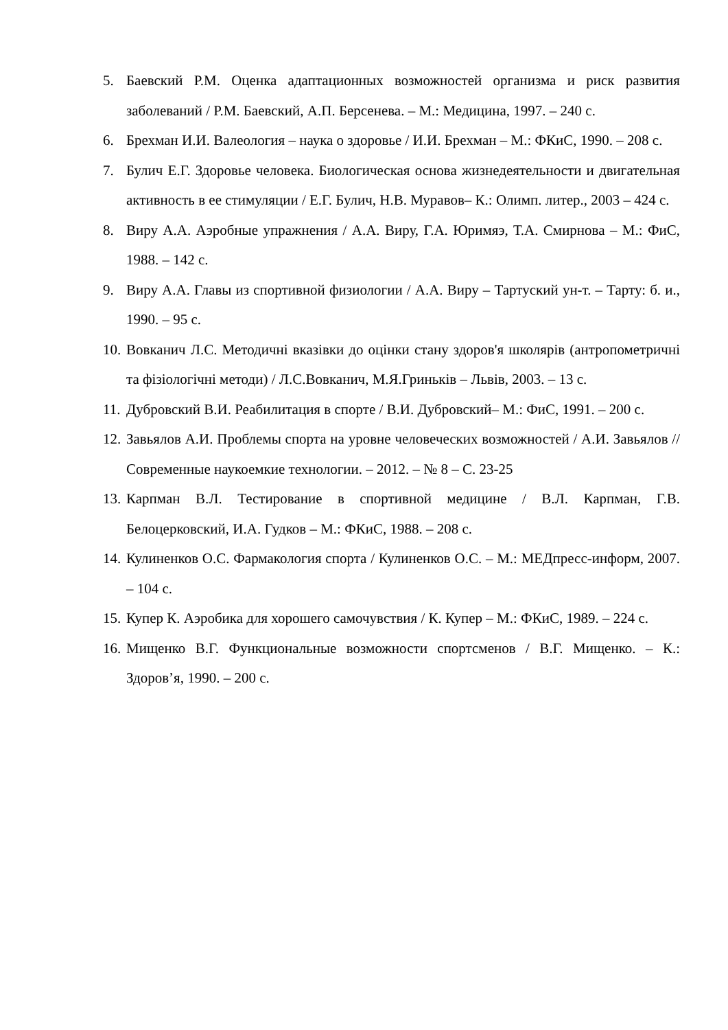5. Баевский Р.М. Оценка адаптационных возможностей организма и риск развития заболеваний / Р.М. Баевский, А.П. Берсенева. – М.: Медицина, 1997. – 240 с.
6. Брехман И.И. Валеология – наука о здоровье / И.И. Брехман – М.: ФКиС, 1990. – 208 с.
7. Булич Е.Г. Здоровье человека. Биологическая основа жизнедеятельности и двигательная активность в ее стимуляции / Е.Г. Булич, Н.В. Муравов– К.: Олимп. литер., 2003 – 424 с.
8. Виру А.А. Аэробные упражнения / А.А. Виру, Г.А. Юримяэ, Т.А. Смирнова – М.: ФиС, 1988. – 142 с.
9. Виру А.А. Главы из спортивной физиологии / А.А. Виру – Тартуский ун-т. – Тарту: б. и., 1990. – 95 с.
10. Вовканич Л.С. Методичні вказівки до оцінки стану здоров'я школярів (антропометричні та фізіологічні методи) / Л.С.Вовканич, М.Я.Гриньків – Львів, 2003. – 13 с.
11. Дубровский В.И. Реабилитация в спорте / В.И. Дубровский– М.: ФиС, 1991. – 200 с.
12. Завьялов А.И. Проблемы спорта на уровне человеческих возможностей / А.И. Завьялов // Современные наукоемкие технологии. – 2012. – № 8 – С. 23-25
13. Карпман В.Л. Тестирование в спортивной медицине / В.Л. Карпман, Г.В. Белоцерковский, И.А. Гудков – М.: ФКиС, 1988. – 208 с.
14. Кулиненков О.С. Фармакология спорта / Кулиненков О.С. – М.: МЕДпресс-информ, 2007. – 104 с.
15. Купер К. Аэробика для хорошего самочувствия / К. Купер – М.: ФКиС, 1989. – 224 с.
16. Мищенко В.Г. Функциональные возможности спортсменов / В.Г. Мищенко. – К.: Здоров’я, 1990. – 200 с.